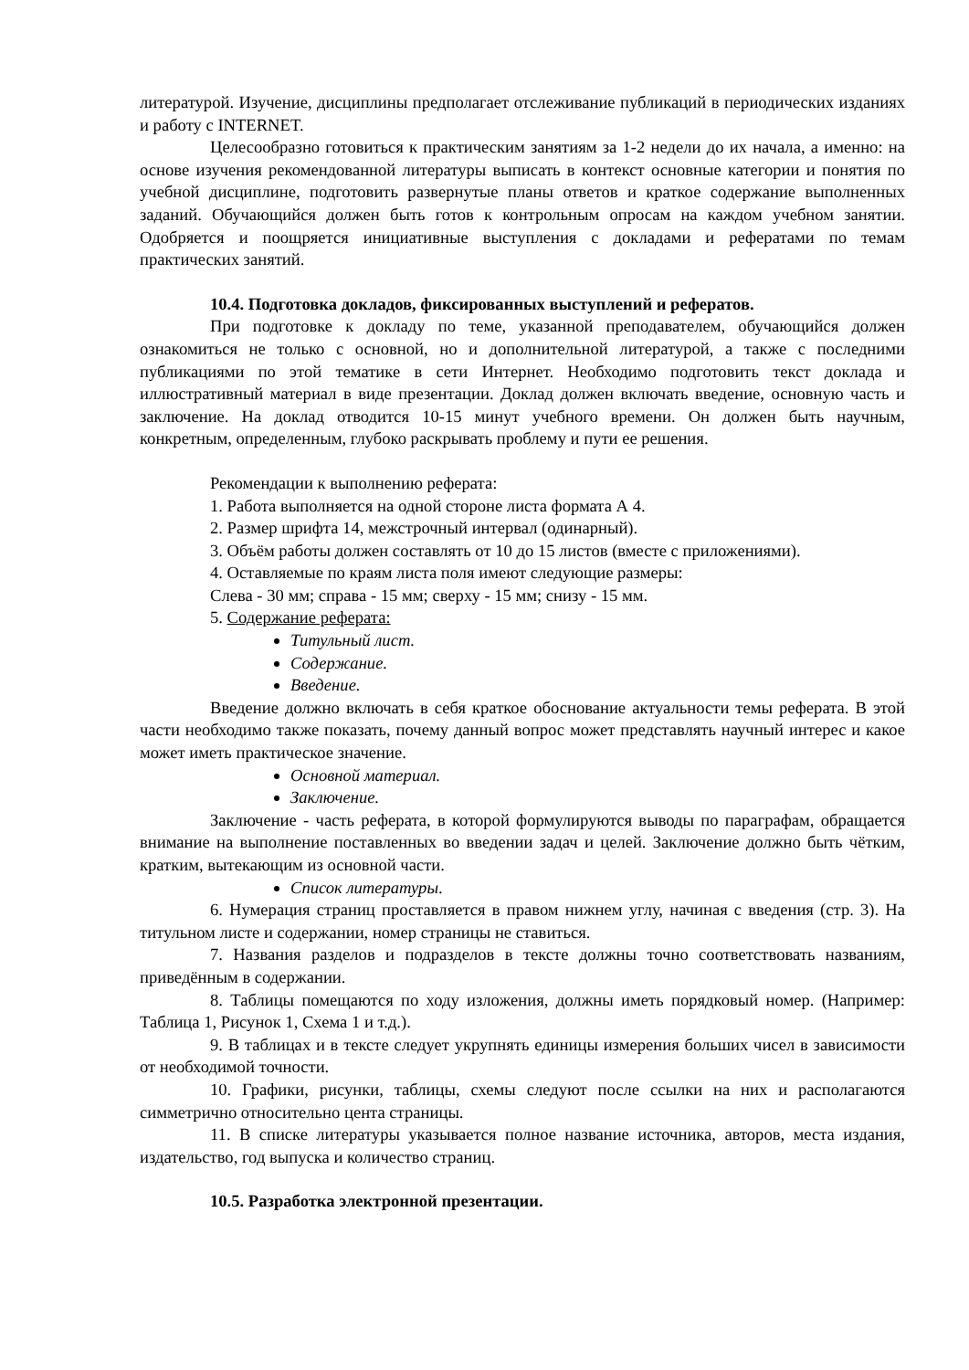литературой. Изучение, дисциплины предполагает отслеживание публикаций в периодических изданиях и работу с INTERNET.
Целесообразно готовиться к практическим занятиям за 1-2 недели до их начала, а именно: на основе изучения рекомендованной литературы выписать в контекст основные категории и понятия по учебной дисциплине, подготовить развернутые планы ответов и краткое содержание выполненных заданий. Обучающийся должен быть готов к контрольным опросам на каждом учебном занятии. Одобряется и поощряется инициативные выступления с докладами и рефератами по темам практических занятий.
10.4. Подготовка докладов, фиксированных выступлений и рефератов.
При подготовке к докладу по теме, указанной преподавателем, обучающийся должен ознакомиться не только с основной, но и дополнительной литературой, а также с последними публикациями по этой тематике в сети Интернет. Необходимо подготовить текст доклада и иллюстративный материал в виде презентации. Доклад должен включать введение, основную часть и заключение. На доклад отводится 10-15 минут учебного времени. Он должен быть научным, конкретным, определенным, глубоко раскрывать проблему и пути ее решения.
Рекомендации к выполнению реферата:
1. Работа выполняется на одной стороне листа формата А 4.
2. Размер шрифта 14, межстрочный интервал (одинарный).
3. Объём работы должен составлять от 10 до 15 листов (вместе с приложениями).
4. Оставляемые по краям листа поля имеют следующие размеры:
Слева - 30 мм; справа - 15 мм; сверху - 15 мм; снизу - 15 мм.
5. Содержание реферата:
Титульный лист.
Содержание.
Введение.
Введение должно включать в себя краткое обоснование актуальности темы реферата. В этой части необходимо также показать, почему данный вопрос может представлять научный интерес и какое может иметь практическое значение.
Основной материал.
Заключение.
Заключение - часть реферата, в которой формулируются выводы по параграфам, обращается внимание на выполнение поставленных во введении задач и целей. Заключение должно быть чётким, кратким, вытекающим из основной части.
Список литературы.
6. Нумерация страниц проставляется в правом нижнем углу, начиная с введения (стр. 3). На титульном листе и содержании, номер страницы не ставиться.
7. Названия разделов и подразделов в тексте должны точно соответствовать названиям, приведённым в содержании.
8. Таблицы помещаются по ходу изложения, должны иметь порядковый номер. (Например: Таблица 1, Рисунок 1, Схема 1 и т.д.).
9. В таблицах и в тексте следует укрупнять единицы измерения больших чисел в зависимости от необходимой точности.
10. Графики, рисунки, таблицы, схемы следуют после ссылки на них и располагаются симметрично относительно цента страницы.
11. В списке литературы указывается полное название источника, авторов, места издания, издательство, год выпуска и количество страниц.
10.5. Разработка электронной презентации.